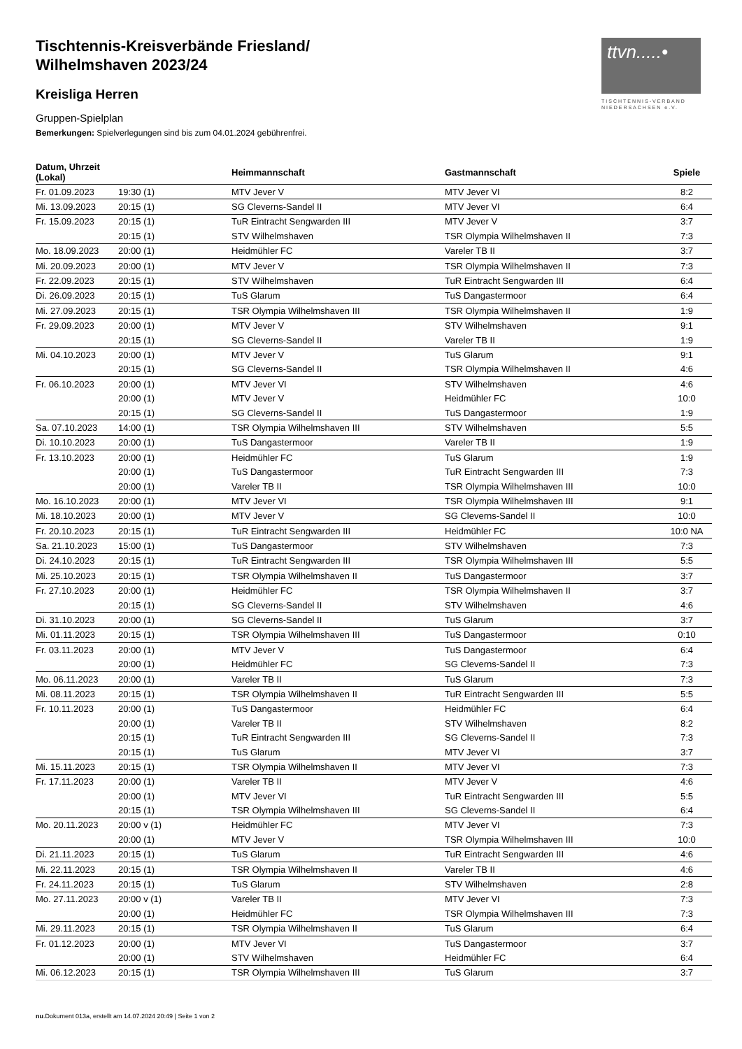ttvn.....•
TISCHTENNIS-VERBAND
NIEDERSACHSEN e.V.
Tischtennis-Kreisverbände Friesland/
Wilhelmshaven 2023/24
Kreisliga Herren
Gruppen-Spielplan
Bemerkungen: Spielverlegungen sind bis zum 04.01.2024 gebührenfrei.
| Datum, Uhrzeit (Lokal) | | Heimmannschaft | Gastmannschaft | Spiele |
| --- | --- | --- | --- | --- |
| Fr. 01.09.2023 | 19:30 (1) | MTV Jever V | MTV Jever VI | 8:2 |
| Mi. 13.09.2023 | 20:15 (1) | SG Cleverns-Sandel II | MTV Jever VI | 6:4 |
| Fr. 15.09.2023 | 20:15 (1) | TuR Eintracht Sengwarden III | MTV Jever V | 3:7 |
| | 20:15 (1) | STV Wilhelmshaven | TSR Olympia Wilhelmshaven II | 7:3 |
| Mo. 18.09.2023 | 20:00 (1) | Heidmühler FC | Vareler TB II | 3:7 |
| Mi. 20.09.2023 | 20:00 (1) | MTV Jever V | TSR Olympia Wilhelmshaven II | 7:3 |
| Fr. 22.09.2023 | 20:15 (1) | STV Wilhelmshaven | TuR Eintracht Sengwarden III | 6:4 |
| Di. 26.09.2023 | 20:15 (1) | TuS Glarum | TuS Dangastermoor | 6:4 |
| Mi. 27.09.2023 | 20:15 (1) | TSR Olympia Wilhelmshaven III | TSR Olympia Wilhelmshaven II | 1:9 |
| Fr. 29.09.2023 | 20:00 (1) | MTV Jever V | STV Wilhelmshaven | 9:1 |
| | 20:15 (1) | SG Cleverns-Sandel II | Vareler TB II | 1:9 |
| Mi. 04.10.2023 | 20:00 (1) | MTV Jever V | TuS Glarum | 9:1 |
| | 20:15 (1) | SG Cleverns-Sandel II | TSR Olympia Wilhelmshaven II | 4:6 |
| Fr. 06.10.2023 | 20:00 (1) | MTV Jever VI | STV Wilhelmshaven | 4:6 |
| | 20:00 (1) | MTV Jever V | Heidmühler FC | 10:0 |
| | 20:15 (1) | SG Cleverns-Sandel II | TuS Dangastermoor | 1:9 |
| Sa. 07.10.2023 | 14:00 (1) | TSR Olympia Wilhelmshaven III | STV Wilhelmshaven | 5:5 |
| Di. 10.10.2023 | 20:00 (1) | TuS Dangastermoor | Vareler TB II | 1:9 |
| Fr. 13.10.2023 | 20:00 (1) | Heidmühler FC | TuS Glarum | 1:9 |
| | 20:00 (1) | TuS Dangastermoor | TuR Eintracht Sengwarden III | 7:3 |
| | 20:00 (1) | Vareler TB II | TSR Olympia Wilhelmshaven III | 10:0 |
| Mo. 16.10.2023 | 20:00 (1) | MTV Jever VI | TSR Olympia Wilhelmshaven III | 9:1 |
| Mi. 18.10.2023 | 20:00 (1) | MTV Jever V | SG Cleverns-Sandel II | 10:0 |
| Fr. 20.10.2023 | 20:15 (1) | TuR Eintracht Sengwarden III | Heidmühler FC | 10:0 NA |
| Sa. 21.10.2023 | 15:00 (1) | TuS Dangastermoor | STV Wilhelmshaven | 7:3 |
| Di. 24.10.2023 | 20:15 (1) | TuR Eintracht Sengwarden III | TSR Olympia Wilhelmshaven III | 5:5 |
| Mi. 25.10.2023 | 20:15 (1) | TSR Olympia Wilhelmshaven II | TuS Dangastermoor | 3:7 |
| Fr. 27.10.2023 | 20:00 (1) | Heidmühler FC | TSR Olympia Wilhelmshaven II | 3:7 |
| | 20:15 (1) | SG Cleverns-Sandel II | STV Wilhelmshaven | 4:6 |
| Di. 31.10.2023 | 20:00 (1) | SG Cleverns-Sandel II | TuS Glarum | 3:7 |
| Mi. 01.11.2023 | 20:15 (1) | TSR Olympia Wilhelmshaven III | TuS Dangastermoor | 0:10 |
| Fr. 03.11.2023 | 20:00 (1) | MTV Jever V | TuS Dangastermoor | 6:4 |
| | 20:00 (1) | Heidmühler FC | SG Cleverns-Sandel II | 7:3 |
| Mo. 06.11.2023 | 20:00 (1) | Vareler TB II | TuS Glarum | 7:3 |
| Mi. 08.11.2023 | 20:15 (1) | TSR Olympia Wilhelmshaven II | TuR Eintracht Sengwarden III | 5:5 |
| Fr. 10.11.2023 | 20:00 (1) | TuS Dangastermoor | Heidmühler FC | 6:4 |
| | 20:00 (1) | Vareler TB II | STV Wilhelmshaven | 8:2 |
| | 20:15 (1) | TuR Eintracht Sengwarden III | SG Cleverns-Sandel II | 7:3 |
| | 20:15 (1) | TuS Glarum | MTV Jever VI | 3:7 |
| Mi. 15.11.2023 | 20:15 (1) | TSR Olympia Wilhelmshaven II | MTV Jever VI | 7:3 |
| Fr. 17.11.2023 | 20:00 (1) | Vareler TB II | MTV Jever V | 4:6 |
| | 20:00 (1) | MTV Jever VI | TuR Eintracht Sengwarden III | 5:5 |
| | 20:15 (1) | TSR Olympia Wilhelmshaven III | SG Cleverns-Sandel II | 6:4 |
| Mo. 20.11.2023 | 20:00 v (1) | Heidmühler FC | MTV Jever VI | 7:3 |
| | 20:00 (1) | MTV Jever V | TSR Olympia Wilhelmshaven III | 10:0 |
| Di. 21.11.2023 | 20:15 (1) | TuS Glarum | TuR Eintracht Sengwarden III | 4:6 |
| Mi. 22.11.2023 | 20:15 (1) | TSR Olympia Wilhelmshaven II | Vareler TB II | 4:6 |
| Fr. 24.11.2023 | 20:15 (1) | TuS Glarum | STV Wilhelmshaven | 2:8 |
| Mo. 27.11.2023 | 20:00 v (1) | Vareler TB II | MTV Jever VI | 7:3 |
| | 20:00 (1) | Heidmühler FC | TSR Olympia Wilhelmshaven III | 7:3 |
| Mi. 29.11.2023 | 20:15 (1) | TSR Olympia Wilhelmshaven II | TuS Glarum | 6:4 |
| Fr. 01.12.2023 | 20:00 (1) | MTV Jever VI | TuS Dangastermoor | 3:7 |
| | 20:00 (1) | STV Wilhelmshaven | Heidmühler FC | 6:4 |
| Mi. 06.12.2023 | 20:15 (1) | TSR Olympia Wilhelmshaven III | TuS Glarum | 3:7 |
nu.Dokument 013a, erstellt am 14.07.2024 20:49 | Seite 1 von 2